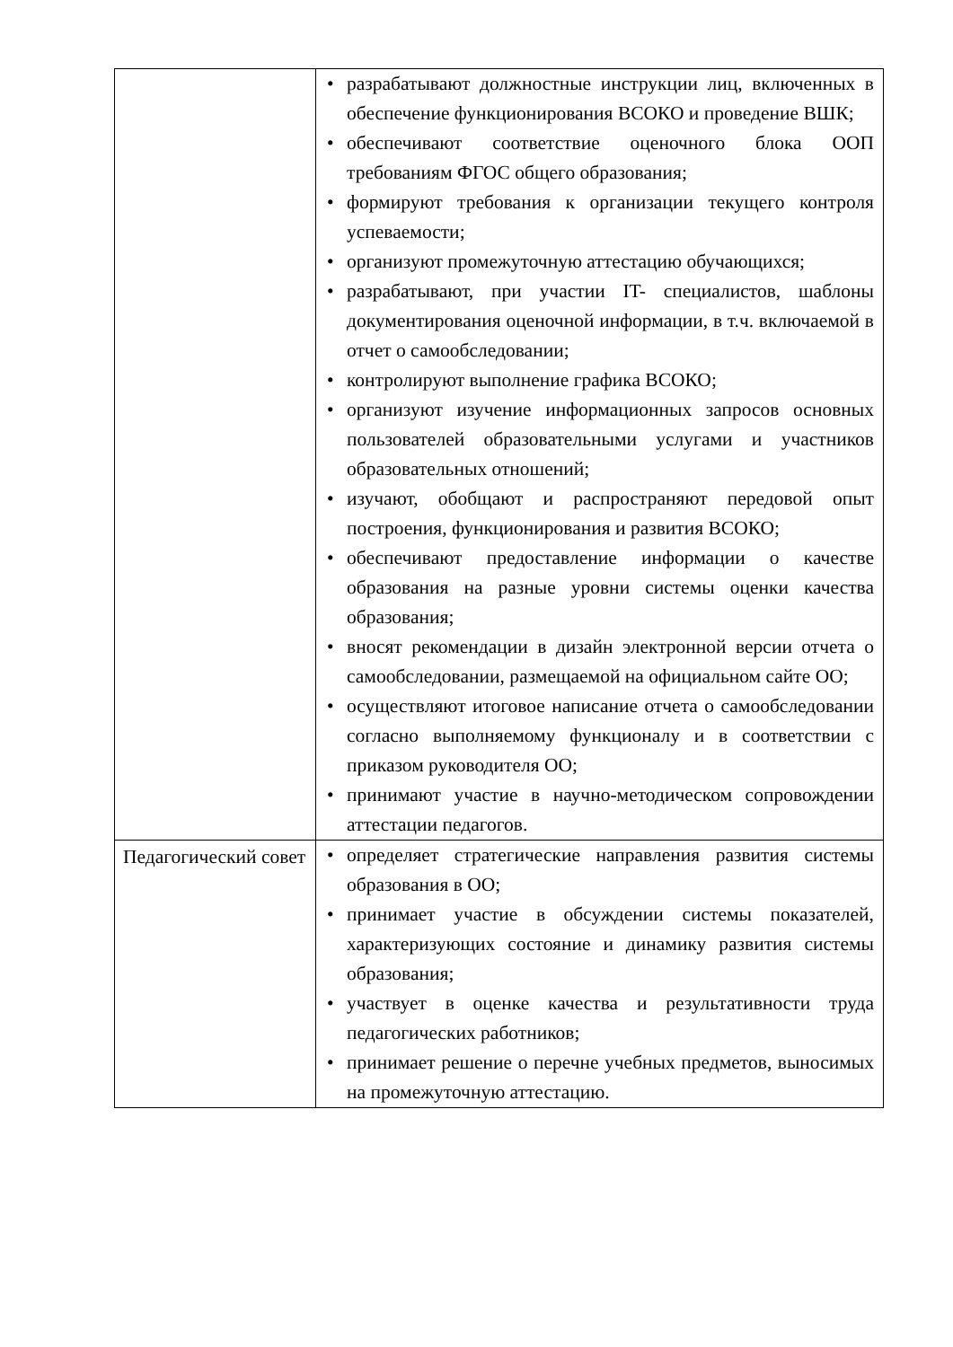| | • разрабатывают должностные инструкции лиц, включенных в обеспечение функционирования ВСОКО и проведение ВШК; • обеспечивают соответствие оценочного блока ООП требованиям ФГОС общего образования; • формируют требования к организации текущего контроля успеваемости; • организуют промежуточную аттестацию обучающихся; • разрабатывают, при участии IT- специалистов, шаблоны документирования оценочной информации, в т.ч. включаемой в отчет о самообследовании; • контролируют выполнение графика ВСОКО; • организуют изучение информационных запросов основных пользователей образовательными услугами и участников образовательных отношений; • изучают, обобщают и распространяют передовой опыт построения, функционирования и развития ВСОКО; • обеспечивают предоставление информации о качестве образования на разные уровни системы оценки качества образования; • вносят рекомендации в дизайн электронной версии отчета о самообследовании, размещаемой на официальном сайте ОО; • осуществляют итоговое написание отчета о самообследовании согласно выполняемому функционалу и в соответствии с приказом руководителя ОО; • принимают участие в научно-методическом сопровождении аттестации педагогов. |
| Педагогический совет | • определяет стратегические направления развития системы образования в ОО; • принимает участие в обсуждении системы показателей, характеризующих состояние и динамику развития системы образования; • участвует в оценке качества и результативности труда педагогических работников; • принимает решение о перечне учебных предметов, выносимых на промежуточную аттестацию. |